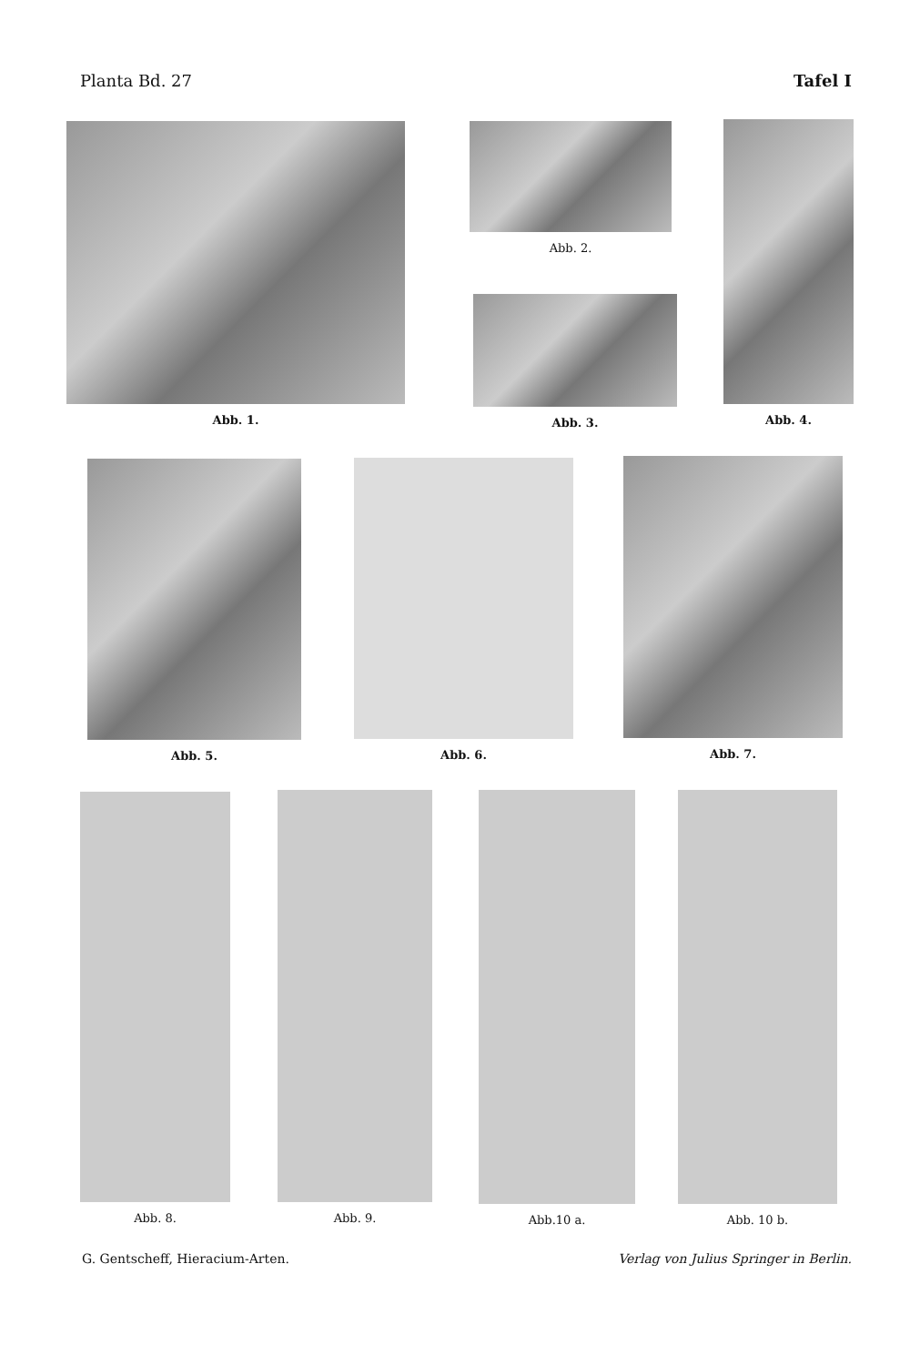Planta Bd. 27 Tafel I
Abb. 1. Abb. 2.
Abb. 3.
Abb. 4.
Abb. 5. Abb. 6. Abb. 7.
Abb. 8. Abb. 9. Abb.10 a. Abb. 10 b.
G. Gentscheff, Hieracium-Arten. Verlag von Julius Springer in Berlin.